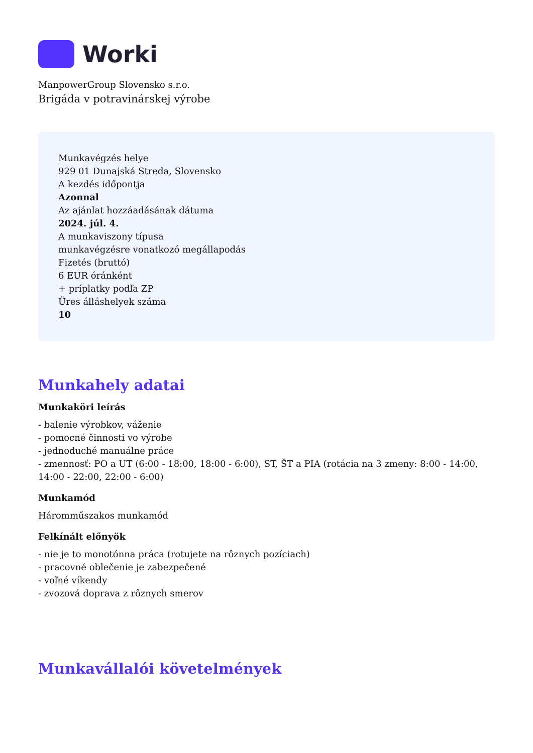Worki
ManpowerGroup Slovensko s.r.o.
Brigáda v potravinárskej výrobe
Munkavégzés helye
929 01 Dunajská Streda, Slovensko
A kezdés időpontja
Azonnal
Az ajánlat hozzáadásának dátuma
2024. júl. 4.
A munkaviszony típusa
munkavégzésre vonatkozó megállapodás
Fizetés (bruttó)
6 EUR óránként
+ príplatky podľa ZP
Üres álláshelyek száma
10
Munkahely adatai
Munkaköri leírás
- balenie výrobkov, váženie
- pomocné činnosti vo výrobe
- jednoduché manuálne práce
- zmennosť: PO a UT (6:00 - 18:00, 18:00 - 6:00), ST, ŠT a PIA (rotácia na 3 zmeny: 8:00 - 14:00, 14:00 - 22:00, 22:00 - 6:00)
Munkamód
Háromműszakos munkamód
Felkínált előnyök
- nie je to monotónna práca (rotujete na rôznych pozíciach)
- pracovné oblečenie je zabezpečené
- voľné víkendy
- zvozová doprava z rôznych smerov
Munkavállalói követelmények